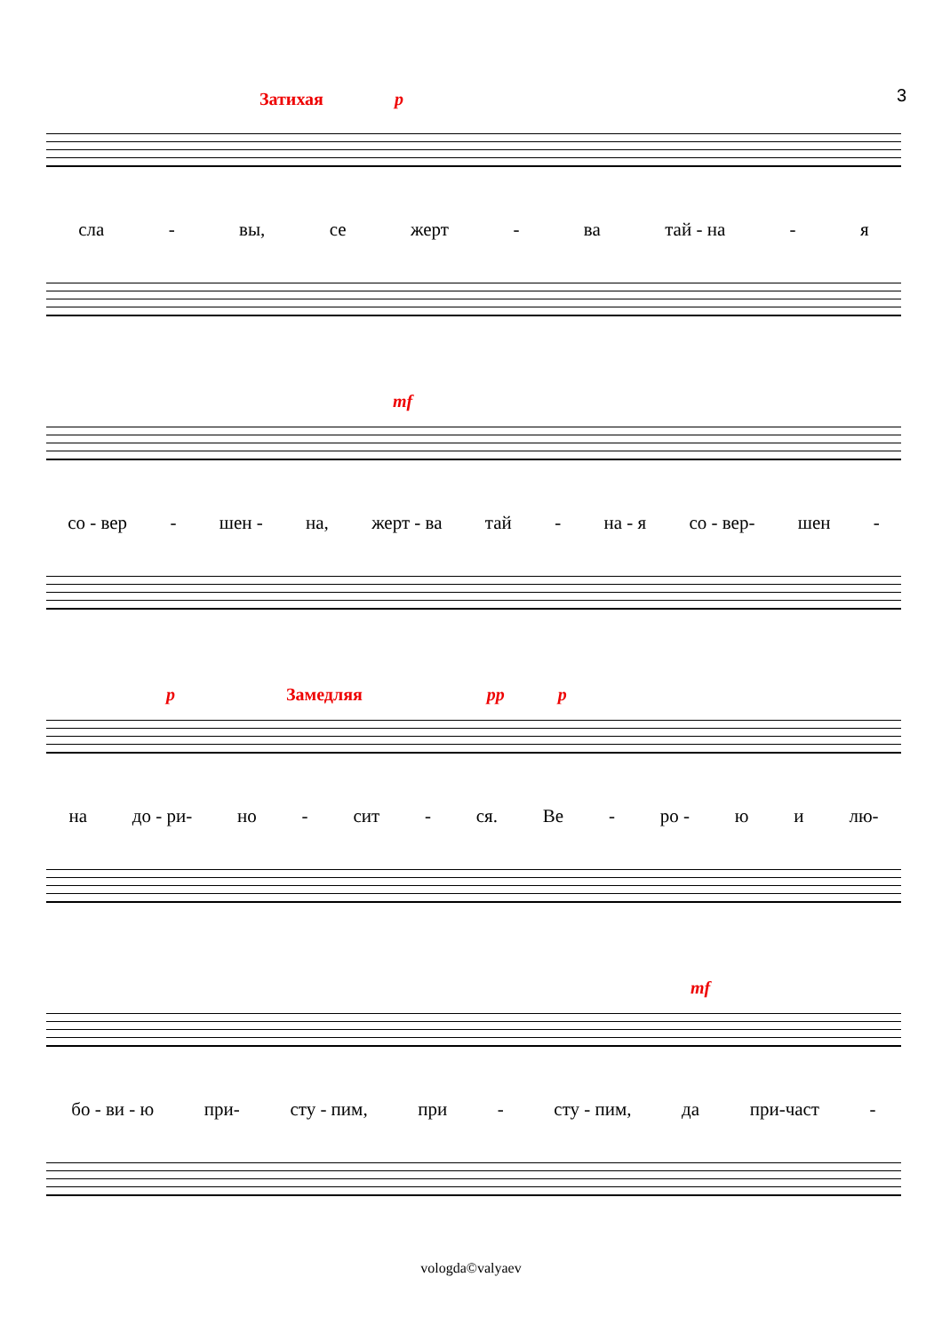3
Затихая p
сла - вы, се жерт - ва тай - на - я
mf
со - вер - шен - на, жерт - ва тай - на - я со - вер- шен -
p Замедляя pp p
на до - ри- но - сит - ся. Ве - ро - ю и лю-
mf
бо - ви - ю при- сту - пим, при - сту - пим, да при-част -
vologda©valyaev